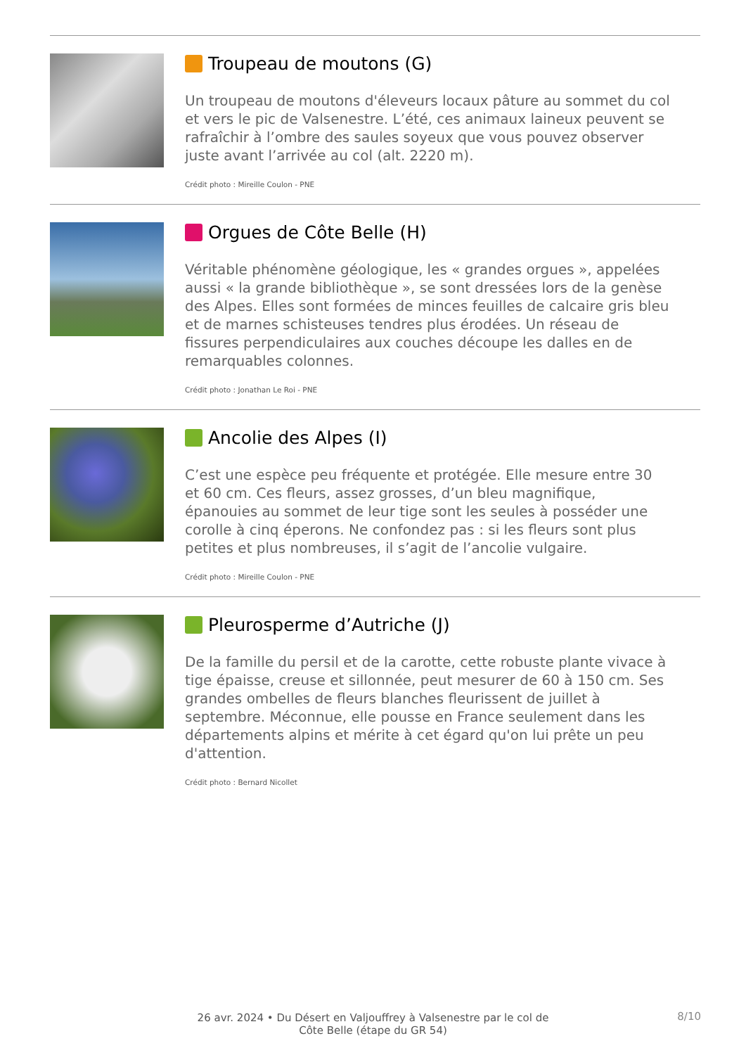Troupeau de moutons (G)
Un troupeau de moutons d'éleveurs locaux pâture au sommet du col et vers le pic de Valsenestre. L’été, ces animaux laineux peuvent se rafraîchir à l’ombre des saules soyeux que vous pouvez observer juste avant l’arrivée au col (alt. 2220 m).
Crédit photo : Mireille Coulon - PNE
Orgues de Côte Belle (H)
Véritable phénomène géologique, les « grandes orgues », appelées aussi « la grande bibliothèque », se sont dressées lors de la genèse des Alpes. Elles sont formées de minces feuilles de calcaire gris bleu et de marnes schisteuses tendres plus érodées. Un réseau de fissures perpendiculaires aux couches découpe les dalles en de remarquables colonnes.
Crédit photo : Jonathan Le Roi - PNE
Ancolie des Alpes (I)
C’est une espèce peu fréquente et protégée. Elle mesure entre 30 et 60 cm. Ces fleurs, assez grosses, d’un bleu magnifique, épanouies au sommet de leur tige sont les seules à posséder une corolle à cinq éperons. Ne confondez pas : si les fleurs sont plus petites et plus nombreuses, il s’agit de l’ancolie vulgaire.
Crédit photo : Mireille Coulon - PNE
Pleurosperme d’Autriche (J)
De la famille du persil et de la carotte, cette robuste plante vivace à tige épaisse, creuse et sillonnée, peut mesurer de 60 à 150 cm. Ses grandes ombelles de fleurs blanches fleurissent de juillet à septembre. Méconnue, elle pousse en France seulement dans les départements alpins et mérite à cet égard qu'on lui prête un peu d'attention.
Crédit photo : Bernard Nicollet
26 avr. 2024 • Du Désert en Valjouffrey à Valsenestre par le col de Côte Belle (étape du GR 54)
8/10